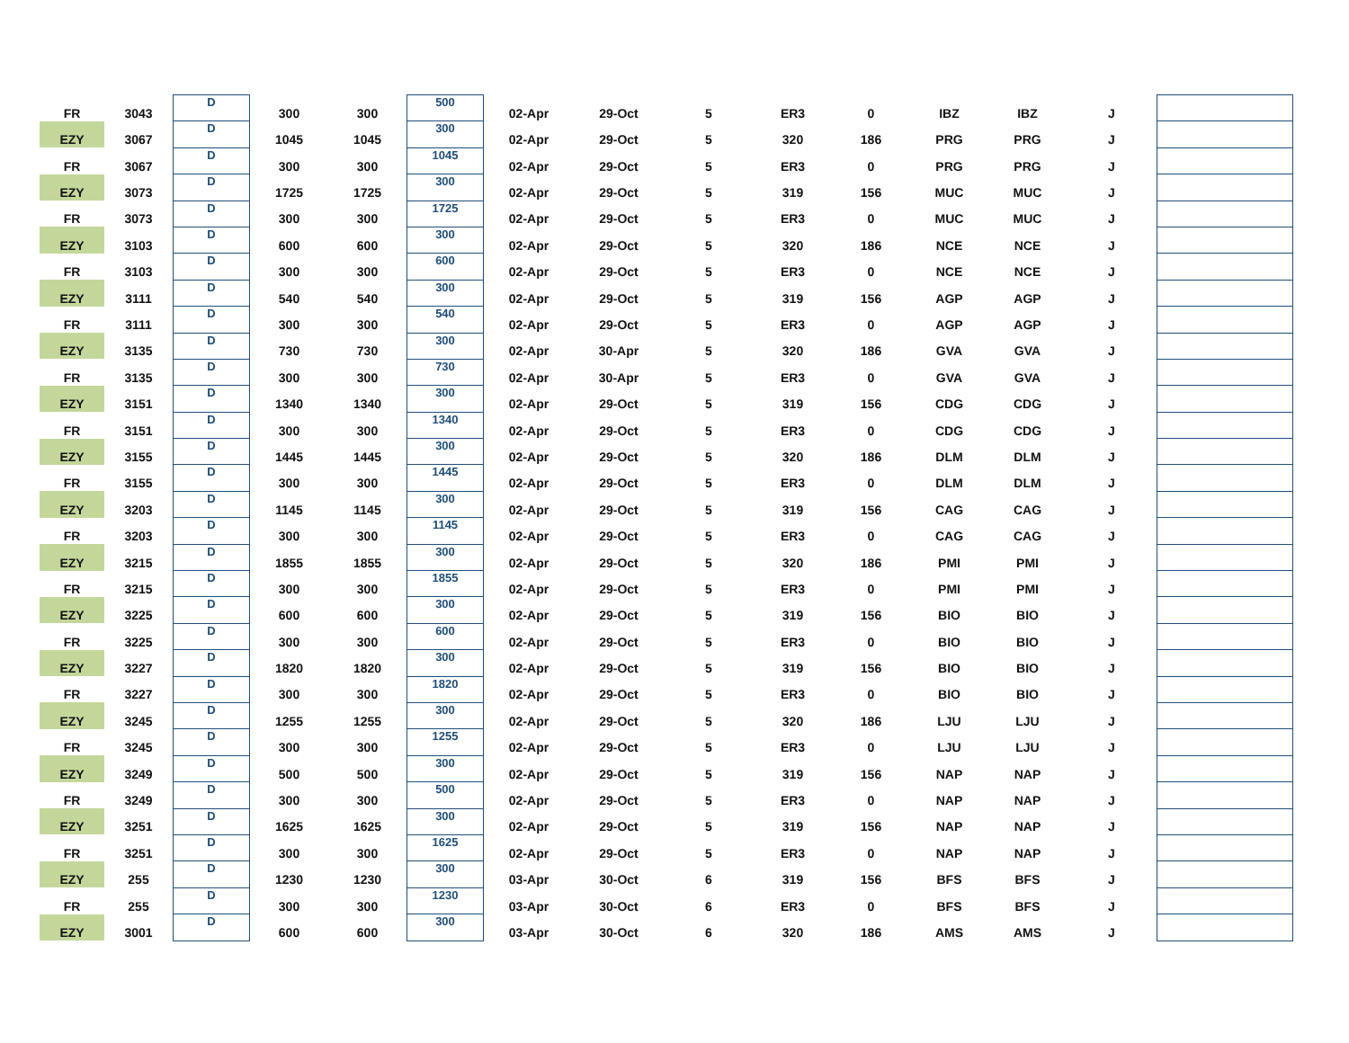| FR | 3043 | D | 300 | 300 | 500 | 02-Apr | 29-Oct | 5 | ER3 | 0 | IBZ | IBZ | J | |
| EZY | 3067 | D | 1045 | 1045 | 300 | 02-Apr | 29-Oct | 5 | 320 | 186 | PRG | PRG | J | |
| FR | 3067 | D | 300 | 300 | 1045 | 02-Apr | 29-Oct | 5 | ER3 | 0 | PRG | PRG | J | |
| EZY | 3073 | D | 1725 | 1725 | 300 | 02-Apr | 29-Oct | 5 | 319 | 156 | MUC | MUC | J | |
| FR | 3073 | D | 300 | 300 | 1725 | 02-Apr | 29-Oct | 5 | ER3 | 0 | MUC | MUC | J | |
| EZY | 3103 | D | 600 | 600 | 300 | 02-Apr | 29-Oct | 5 | 320 | 186 | NCE | NCE | J | |
| FR | 3103 | D | 300 | 300 | 600 | 02-Apr | 29-Oct | 5 | ER3 | 0 | NCE | NCE | J | |
| EZY | 3111 | D | 540 | 540 | 300 | 02-Apr | 29-Oct | 5 | 319 | 156 | AGP | AGP | J | |
| FR | 3111 | D | 300 | 300 | 540 | 02-Apr | 29-Oct | 5 | ER3 | 0 | AGP | AGP | J | |
| EZY | 3135 | D | 730 | 730 | 300 | 02-Apr | 30-Apr | 5 | 320 | 186 | GVA | GVA | J | |
| FR | 3135 | D | 300 | 300 | 730 | 02-Apr | 30-Apr | 5 | ER3 | 0 | GVA | GVA | J | |
| EZY | 3151 | D | 1340 | 1340 | 300 | 02-Apr | 29-Oct | 5 | 319 | 156 | CDG | CDG | J | |
| FR | 3151 | D | 300 | 300 | 1340 | 02-Apr | 29-Oct | 5 | ER3 | 0 | CDG | CDG | J | |
| EZY | 3155 | D | 1445 | 1445 | 300 | 02-Apr | 29-Oct | 5 | 320 | 186 | DLM | DLM | J | |
| FR | 3155 | D | 300 | 300 | 1445 | 02-Apr | 29-Oct | 5 | ER3 | 0 | DLM | DLM | J | |
| EZY | 3203 | D | 1145 | 1145 | 300 | 02-Apr | 29-Oct | 5 | 319 | 156 | CAG | CAG | J | |
| FR | 3203 | D | 300 | 300 | 1145 | 02-Apr | 29-Oct | 5 | ER3 | 0 | CAG | CAG | J | |
| EZY | 3215 | D | 1855 | 1855 | 300 | 02-Apr | 29-Oct | 5 | 320 | 186 | PMI | PMI | J | |
| FR | 3215 | D | 300 | 300 | 1855 | 02-Apr | 29-Oct | 5 | ER3 | 0 | PMI | PMI | J | |
| EZY | 3225 | D | 600 | 600 | 300 | 02-Apr | 29-Oct | 5 | 319 | 156 | BIO | BIO | J | |
| FR | 3225 | D | 300 | 300 | 600 | 02-Apr | 29-Oct | 5 | ER3 | 0 | BIO | BIO | J | |
| EZY | 3227 | D | 1820 | 1820 | 300 | 02-Apr | 29-Oct | 5 | 319 | 156 | BIO | BIO | J | |
| FR | 3227 | D | 300 | 300 | 1820 | 02-Apr | 29-Oct | 5 | ER3 | 0 | BIO | BIO | J | |
| EZY | 3245 | D | 1255 | 1255 | 300 | 02-Apr | 29-Oct | 5 | 320 | 186 | LJU | LJU | J | |
| FR | 3245 | D | 300 | 300 | 1255 | 02-Apr | 29-Oct | 5 | ER3 | 0 | LJU | LJU | J | |
| EZY | 3249 | D | 500 | 500 | 300 | 02-Apr | 29-Oct | 5 | 319 | 156 | NAP | NAP | J | |
| FR | 3249 | D | 300 | 300 | 500 | 02-Apr | 29-Oct | 5 | ER3 | 0 | NAP | NAP | J | |
| EZY | 3251 | D | 1625 | 1625 | 300 | 02-Apr | 29-Oct | 5 | 319 | 156 | NAP | NAP | J | |
| FR | 3251 | D | 300 | 300 | 1625 | 02-Apr | 29-Oct | 5 | ER3 | 0 | NAP | NAP | J | |
| EZY | 255 | D | 1230 | 1230 | 300 | 03-Apr | 30-Oct | 6 | 319 | 156 | BFS | BFS | J | |
| FR | 255 | D | 300 | 300 | 1230 | 03-Apr | 30-Oct | 6 | ER3 | 0 | BFS | BFS | J | |
| EZY | 3001 | D | 600 | 600 | 300 | 03-Apr | 30-Oct | 6 | 320 | 186 | AMS | AMS | J | |